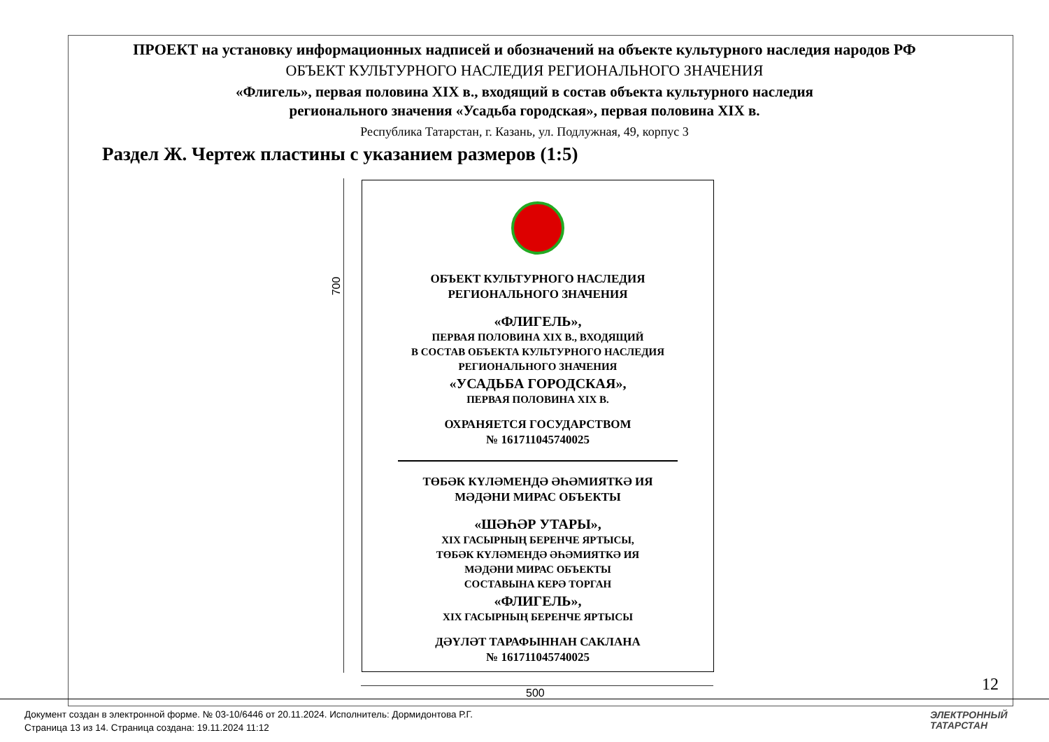ПРОЕКТ на установку информационных надписей и обозначений на объекте культурного наследия народов РФ
ОБЪЕКТ КУЛЬТУРНОГО НАСЛЕДИЯ РЕГИОНАЛЬНОГО ЗНАЧЕНИЯ
«Флигель», первая половина XIX в., входящий в состав объекта культурного наследия
регионального значения «Усадьба городская», первая половина XIX в.
Республика Татарстан, г. Казань, ул. Подлужная, 49, корпус 3
Раздел Ж. Чертеж пластины с указанием размеров (1:5)
700
ОБЪЕКТ КУЛЬТУРНОГО НАСЛЕДИЯ
РЕГИОНАЛЬНОГО ЗНАЧЕНИЯ
«ФЛИГЕЛЬ»,
ПЕРВАЯ ПОЛОВИНА XIX В., ВХОДЯЩИЙ
В СОСТАВ ОБЪЕКТА КУЛЬТУРНОГО НАСЛЕДИЯ
РЕГИОНАЛЬНОГО ЗНАЧЕНИЯ
«УСАДЬБА ГОРОДСКАЯ»,
ПЕРВАЯ ПОЛОВИНА XIX В.
ОХРАНЯЕТСЯ ГОСУДАРСТВОМ
№ 161711045740025
ТӨБӘК КҮЛӘМЕНДӘ ӘҺӘМИЯТКӘ ИЯ
МӘДӘНИ МИРАС ОБЪЕКТЫ
«ШӘҺӘР УТАРЫ»,
XIX ГАСЫРНЫҢ БЕРЕНЧЕ ЯРТЫСЫ,
ТӨБӘК КҮЛӘМЕНДӘ ӘҺӘМИЯТКӘ ИЯ
МӘДӘНИ МИРАС ОБЪЕКТЫ
СОСТАВЫНА КЕРӘ ТОРГАН
«ФЛИГЕЛЬ»,
XIX ГАСЫРНЫҢ БЕРЕНЧЕ ЯРТЫСЫ
ДӘҮЛӘТ ТАРАФЫННАН САКЛАНА
№ 161711045740025
500 12
Документ создан в электронной форме. № 03-10/6446 от 20.11.2024. Исполнитель: Дормидонтова Р.Г.
Страница 13 из 14. Страница создана: 19.11.2024 11:12
ЭЛЕКТРОННЫЙ
ТАТАРСТАН